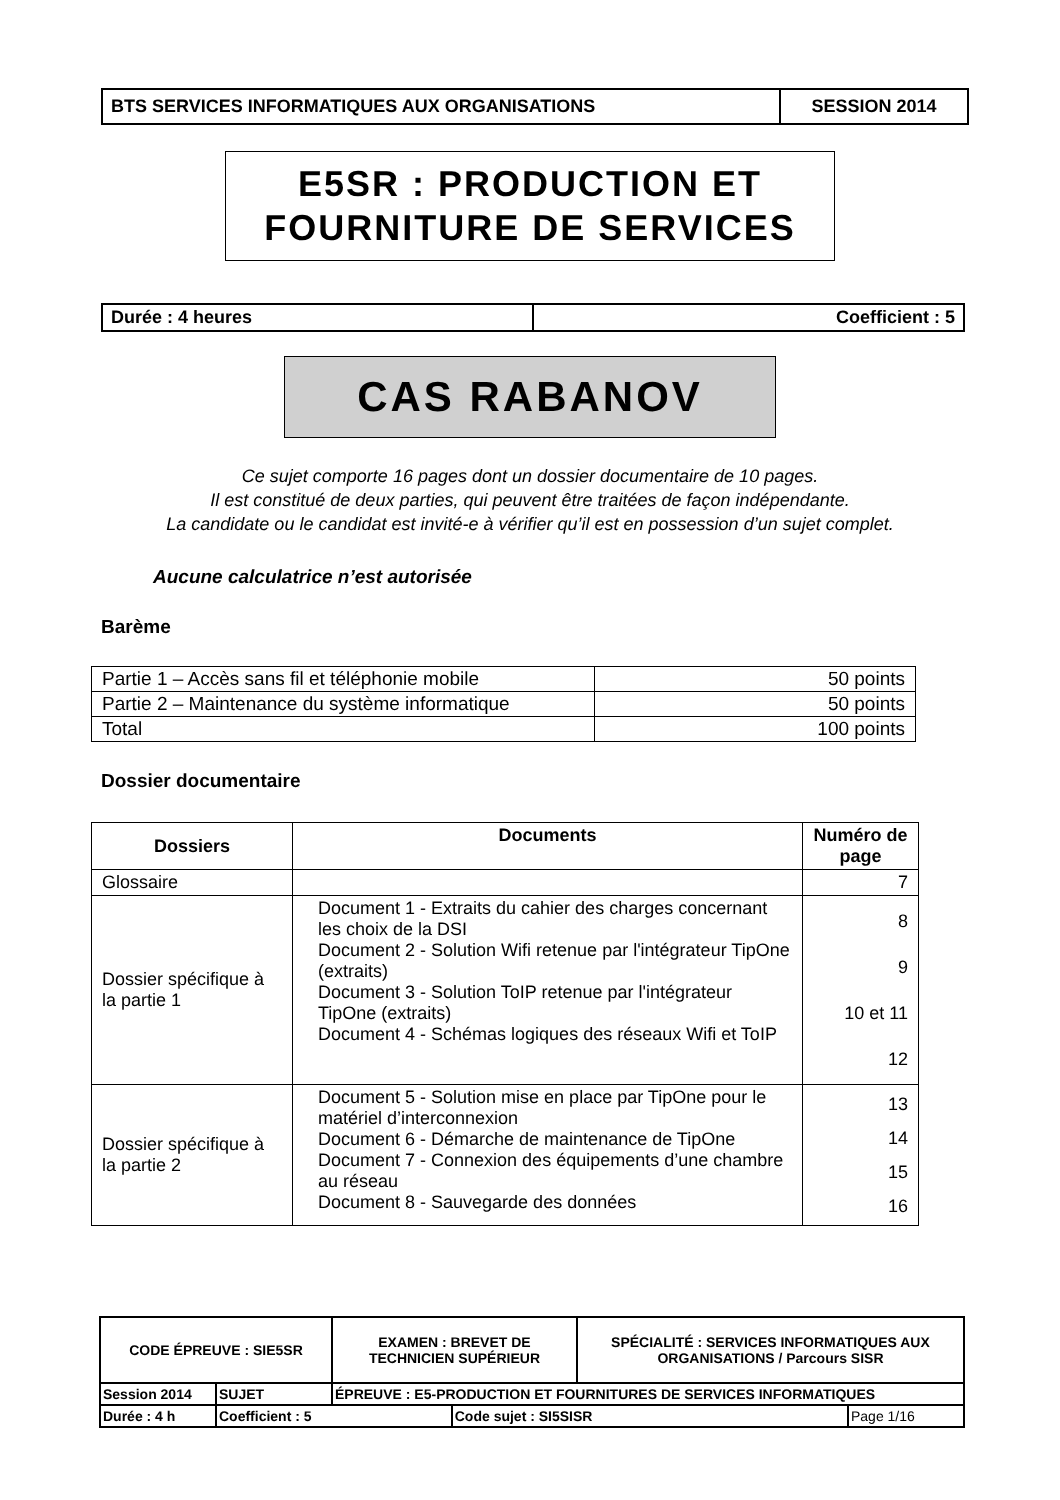| BTS SERVICES INFORMATIQUES AUX ORGANISATIONS | SESSION 2014 |
E5SR : PRODUCTION ET
FOURNITURE DE SERVICES
| Durée : 4 heures | Coefficient : 5 |
CAS RABANOV
Ce sujet comporte 16 pages dont un dossier documentaire de 10 pages.
Il est constitué de deux parties, qui peuvent être traitées de façon indépendante.
La candidate ou le candidat est invité-e à vérifier qu’il est en possession d’un sujet complet.
Aucune calculatrice n’est autorisée
Barème
| Partie 1 – Accès sans fil et téléphonie mobile | 50 points |
| Partie 2 – Maintenance du système informatique | 50 points |
| Total | 100 points |
Dossier documentaire
| Dossiers | Documents | Numéro de page |
| --- | --- | --- |
| Glossaire | | 7 |
| Dossier spécifique à la partie 1 | Document 1 - Extraits du cahier des charges concernant les choix de la DSI Document 2 - Solution Wifi retenue par l'intégrateur TipOne (extraits) Document 3 - Solution ToIP retenue par l'intégrateur TipOne (extraits) Document 4 - Schémas logiques des réseaux Wifi et ToIP | 8 9 10 et 11 12 |
| Dossier spécifique à la partie 2 | Document 5 - Solution mise en place par TipOne pour le matériel d’interconnexion Document 6 - Démarche de maintenance de TipOne Document 7 - Connexion des équipements d’une chambre au réseau Document 8 - Sauvegarde des données | 13 14 15 16 |
| CODE ÉPREUVE : SIE5SR | | EXAMEN : BREVET DE TECHNICIEN SUPÉRIEUR | | SPÉCIALITÉ : SERVICES INFORMATIQUES AUX ORGANISATIONS / Parcours SISR | |
| Session 2014 | SUJET | ÉPREUVE : E5-PRODUCTION ET FOURNITURES DE SERVICES INFORMATIQUES | | | |
| Durée : 4 h | Coefficient : 5 | | Code sujet : SI5SISR | | Page 1/16 |